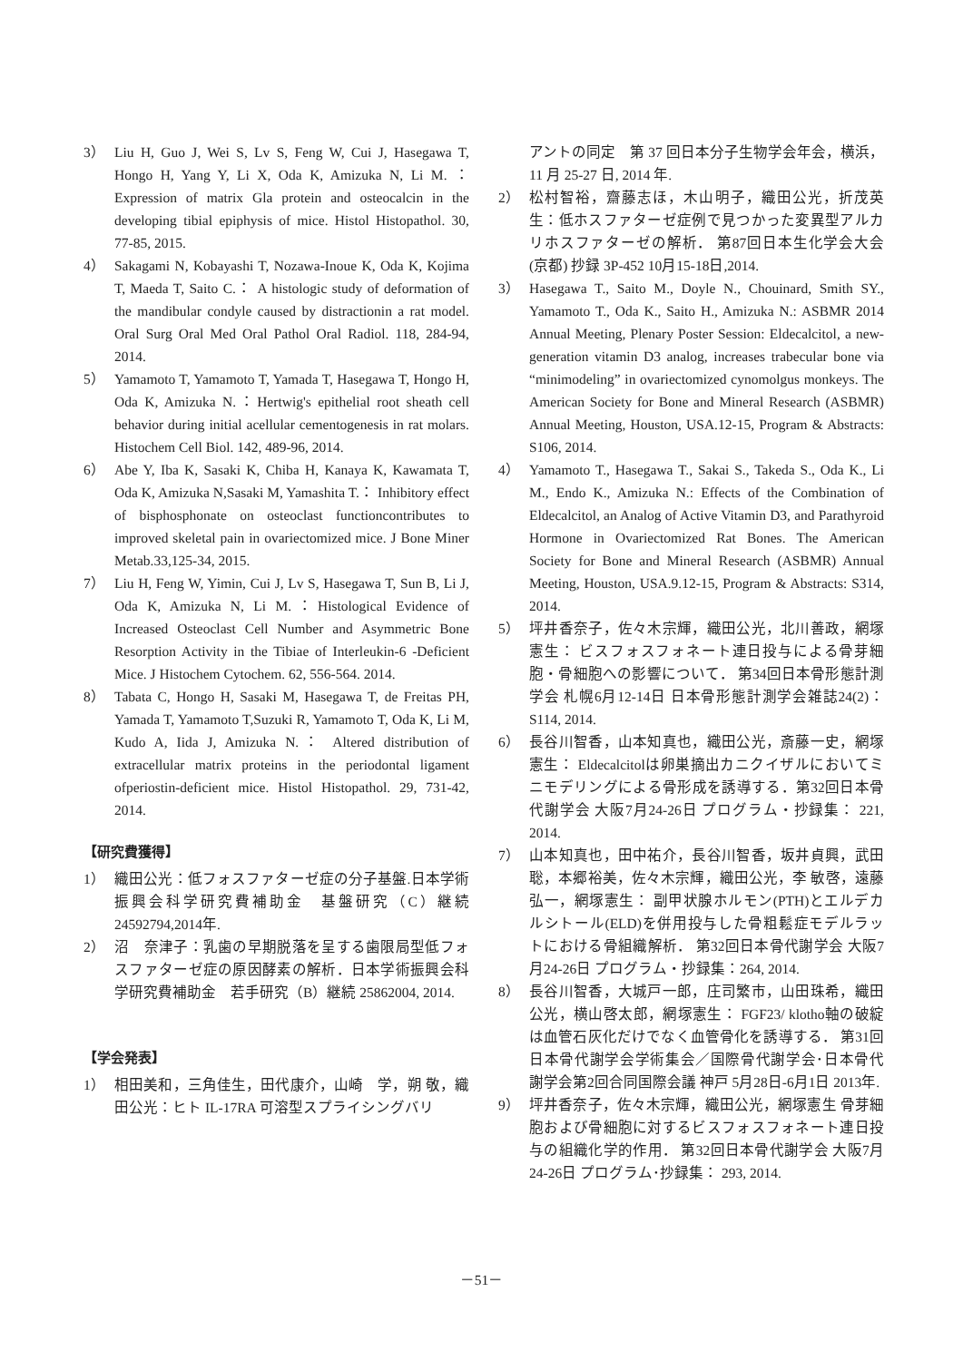3） Liu H, Guo J, Wei S, Lv S, Feng W, Cui J, Hasegawa T, Hongo H, Yang Y, Li X, Oda K, Amizuka N, Li M. ： Expression of matrix Gla protein and osteocalcin in the developing tibial epiphysis of mice. Histol Histopathol. 30, 77-85, 2015.
4） Sakagami N, Kobayashi T, Nozawa-Inoue K, Oda K, Kojima T, Maeda T, Saito C.： A histologic study of deformation of the mandibular condyle caused by distractionin a rat model. Oral Surg Oral Med Oral Pathol Oral Radiol. 118, 284-94, 2014.
5） Yamamoto T, Yamamoto T, Yamada T, Hasegawa T, Hongo H, Oda K, Amizuka N.：Hertwig's epithelial root sheath cell behavior during initial acellular cementogenesis in rat molars. Histochem Cell Biol. 142, 489-96, 2014.
6） Abe Y, Iba K, Sasaki K, Chiba H, Kanaya K, Kawamata T, Oda K, Amizuka N,Sasaki M, Yamashita T.： Inhibitory effect of bisphosphonate on osteoclast functioncontributes to improved skeletal pain in ovariectomized mice. J Bone Miner Metab.33,125-34, 2015.
7） Liu H, Feng W, Yimin, Cui J, Lv S, Hasegawa T, Sun B, Li J, Oda K, Amizuka N, Li M.：Histological Evidence of Increased Osteoclast Cell Number and Asymmetric Bone Resorption Activity in the Tibiae of Interleukin-6 -Deficient Mice. J Histochem Cytochem. 62, 556-564. 2014.
8） Tabata C, Hongo H, Sasaki M, Hasegawa T, de Freitas PH, Yamada T, Yamamoto T,Suzuki R, Yamamoto T, Oda K, Li M, Kudo A, Iida J, Amizuka N.： Altered distribution of extracellular matrix proteins in the periodontal ligament ofperiostin-deficient mice. Histol Histopathol. 29, 731-42, 2014.
【研究費獲得】
1） 織田公光：低フォスファターゼ症の分子基盤.日本学術振興会科学研究費補助金　基盤研究（C）継続 24592794,2014年.
2） 沼　奈津子：乳歯の早期脱落を呈する歯限局型低フォスファターゼ症の原因酵素の解析．日本学術振興会科学研究費補助金　若手研究（B）継続 25862004, 2014.
【学会発表】
1） 相田美和，三角佳生，田代康介，山崎　学，朔 敬，織田公光：ヒト IL-17RA 可溶型スプライシングバリ
アントの同定　第 37 回日本分子生物学会年会，横浜，11 月 25-27 日, 2014 年.
2） 松村智裕，齋藤志ほ，木山明子，織田公光，折茂英生：低ホスファターゼ症例で見つかった変異型アルカリホスファターゼの解析． 第87回日本生化学会大会(京都) 抄録 3P-452 10月15-18日,2014.
3） Hasegawa T., Saito M., Doyle N., Chouinard, Smith SY., Yamamoto T., Oda K., Saito H., Amizuka N.: ASBMR 2014 Annual Meeting, Plenary Poster Session: Eldecalcitol, a new-generation vitamin D3 analog, increases trabecular bone via “minimodeling” in ovariectomized cynomolgus monkeys. The American Society for Bone and Mineral Research (ASBMR) Annual Meeting, Houston, USA.12-15, Program & Abstracts: S106, 2014.
4） Yamamoto T., Hasegawa T., Sakai S., Takeda S., Oda K., Li M., Endo K., Amizuka N.: Effects of the Combination of Eldecalcitol, an Analog of Active Vitamin D3, and Parathyroid Hormone in Ovariectomized Rat Bones. The American Society for Bone and Mineral Research (ASBMR) Annual Meeting, Houston, USA.9.12-15, Program & Abstracts: S314, 2014.
5） 坪井香奈子，佐々木宗輝，織田公光，北川善政，網塚憲生： ビスフォスフォネート連日投与による骨芽細胞・骨細胞への影響について． 第34回日本骨形態計測学会 札幌6月12-14日 日本骨形態計測学会雑誌24(2)：S114, 2014.
6） 長谷川智香，山本知真也，織田公光，斎藤一史，網塚憲生： Eldecalcitolは卵巣摘出カニクイザルにおいてミニモデリングによる骨形成を誘導する．第32回日本骨代謝学会 大阪7月24-26日 プログラム・抄録集： 221, 2014.
7） 山本知真也，田中祐介，長谷川智香，坂井貞興，武田 聡，本郷裕美，佐々木宗輝，織田公光，李 敏啓，遠藤弘一，網塚憲生： 副甲状腺ホルモン(PTH)とエルデカルシトール(ELD)を併用投与した骨粗鬆症モデルラットにおける骨組織解析． 第32回日本骨代謝学会 大阪7月24-26日 プログラム・抄録集：264, 2014.
8） 長谷川智香，大城戸一郎，庄司繁市，山田珠希，織田公光，横山啓太郎，網塚憲生： FGF23/ klotho軸の破綻は血管石灰化だけでなく血管骨化を誘導する． 第31回日本骨代謝学会学術集会／国際骨代謝学会･日本骨代謝学会第2回合同国際会議 神戸 5月28日-6月1日 2013年.
9） 坪井香奈子，佐々木宗輝，織田公光，網塚憲生 骨芽細胞および骨細胞に対するビスフォスフォネート連日投与の組織化学的作用． 第32回日本骨代謝学会 大阪7月24-26日 プログラム･抄録集： 293, 2014.
－51－